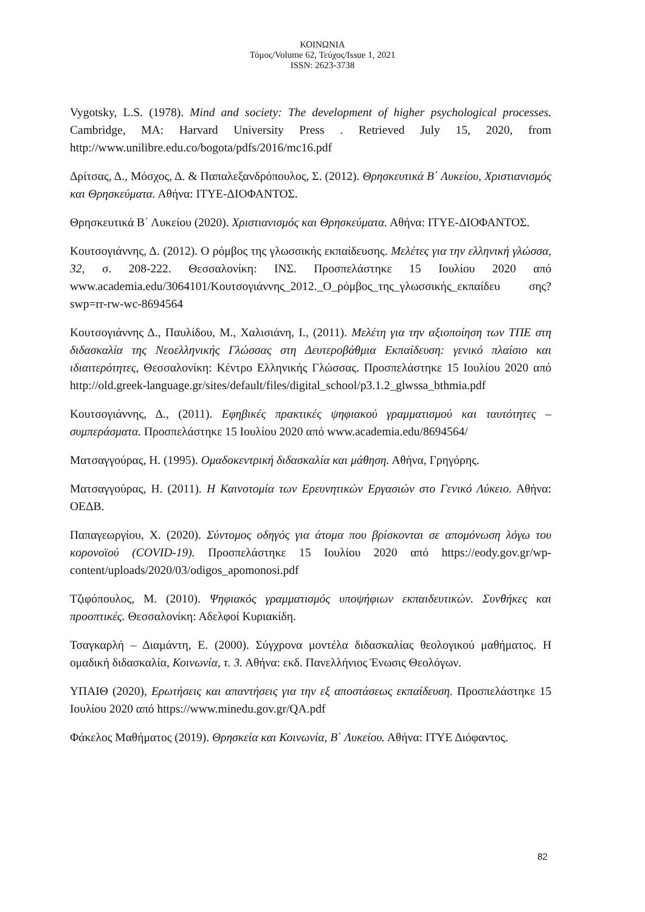ΚΟΙΝΩΝΙΑ
Τόμος/Volume 62, Τεύχος/Issue 1, 2021
ISSN: 2623-3738
Vygotsky, L.S. (1978). Mind and society: The development of higher psychological processes. Cambridge, MA: Harvard University Press . Retrieved July 15, 2020, from http://www.unilibre.edu.co/bogota/pdfs/2016/mc16.pdf
Δρίτσας, Δ., Μόσχος, Δ. & Παπαλεξανδρόπουλος, Σ. (2012). Θρησκευτικά Β΄ Λυκείου, Χριστιανισμός και Θρησκεύματα. Αθήνα: ΙΤΥΕ-ΔΙΟΦΑΝΤΟΣ.
Θρησκευτικά Β΄ Λυκείου (2020). Χριστιανισμός και Θρησκεύματα. Αθήνα: ΙΤΥΕ-ΔΙΟΦΑΝΤΟΣ.
Κουτσογιάννης, Δ. (2012). Ο ρόμβος της γλωσσικής εκπαίδευσης. Μελέτες για την ελληνική γλώσσα, 32, σ. 208-222. Θεσσαλονίκη: ΙΝΣ. Προσπελάστηκε 15 Ιουλίου 2020 από www.academia.edu/3064101/Κουτσογιάννης_2012._Ο_ρόμβος_της_γλωσσικής_εκπαίδευ σης?swp=rr-rw-wc-8694564
Κουτσογιάννης Δ., Παυλίδου, Μ., Χαλισιάνη, Ι., (2011). Μελέτη για την αξιοποίηση των ΤΠΕ στη διδασκαλία της Νεοελληνικής Γλώσσας στη Δευτεροβάθμια Εκπαίδευση: γενικό πλαίσιο και ιδιαιτερότητες, Θεσσαλονίκη: Κέντρο Ελληνικής Γλώσσας. Προσπελάστηκε 15 Ιουλίου 2020 από http://old.greek-language.gr/sites/default/files/digital_school/p3.1.2_glwssa_bthmia.pdf
Κουτσογιάννης, Δ., (2011). Εφηβικές πρακτικές ψηφιακού γραμματισμού και ταυτότητες – συμπεράσματα. Προσπελάστηκε 15 Ιουλίου 2020 από www.academia.edu/8694564/
Ματσαγγούρας, Η. (1995). Ομαδοκεντρική διδασκαλία και μάθηση. Αθήνα, Γρηγόρης.
Ματσαγγούρας, Η. (2011). Η Καινοτομία των Ερευνητικών Εργασιών στο Γενικό Λύκειο. Αθήνα: ΟΕΔΒ.
Παπαγεωργίου, Χ. (2020). Σύντομος οδηγός για άτομα που βρίσκονται σε απομόνωση λόγω του κορονοϊού (COVID-19). Προσπελάστηκε 15 Ιουλίου 2020 από https://eody.gov.gr/wp-content/uploads/2020/03/odigos_apomonosi.pdf
Τζιφόπουλος, Μ. (2010). Ψηφιακός γραμματισμός υποψήφιων εκπαιδευτικών. Συνθήκες και προοπτικές. Θεσσαλονίκη: Αδελφοί Κυριακίδη.
Τσαγκαρλή – Διαμάντη, Ε. (2000). Σύγχρονα μοντέλα διδασκαλίας θεολογικού μαθήματος. Η ομαδική διδασκαλία, Κοινωνία, τ. 3. Αθήνα: εκδ. Πανελλήνιος Ένωσις Θεολόγων.
ΥΠΑΙΘ (2020), Ερωτήσεις και απαντήσεις για την εξ αποστάσεως εκπαίδευση. Προσπελάστηκε 15 Ιουλίου 2020 από https://www.minedu.gov.gr/QA.pdf
Φάκελος Μαθήματος (2019). Θρησκεία και Κοινωνία, Β΄ Λυκείου. Αθήνα: ΙΤΥΕ Διόφαντος.
82